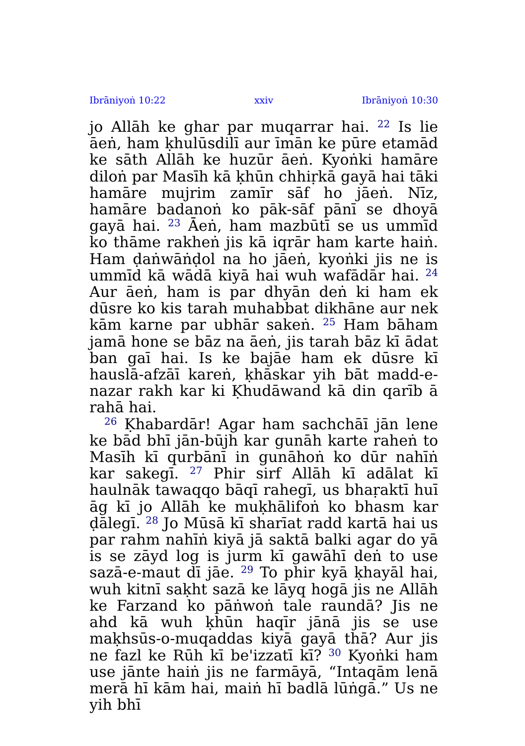Ibrāniyoṅ 10:22 xxiv Ibrāniyoṅ 10:30
jo Allāh ke ghar par muqarrar hai. <sup>22</sup> Is lie āeṅ, ham ḳhulūsdilī aur īmān ke pūre etamād ke sāth Allāh ke huzūr āeṅ. Kyoṅki hamāre diloṅ par Masīh kā ḳhūn chhiṛkā gayā hai tāki hamāre mujrim zamīr sāf ho jāeṅ. Nīz, hamāre badanoṅ ko pāk-sāf pānī se dhoyā gayā hai. <sup>23</sup> Āeṅ, ham mazbūtī se us ummīd ko thāme rakheṅ jis kā iqrār ham karte haiṅ. Ham ḍaṅwāṅḍol na ho jāeṅ, kyoṅki jis ne is ummīd kā wādā kiyā hai wuh wafādār hai. <sup>24</sup> Aur āeṅ, ham is par dhyān deṅ ki ham ek dūsre ko kis tarah muhabbat dikhāne aur nek kām karne par ubhār sakeṅ. <sup>25</sup> Ham bāham jamā hone se bāz na āeṅ, jis tarah bāz kī ādat ban gaī hai. Is ke bajāe ham ek dūsre kī hauslā-afzāī kareṅ, ḳhāskar yih bāt madd-e-nazar rakh kar ki Ḳhudāwand kā din qarīb ā rahā hai.
<sup>26</sup> Ḳhabardār! Agar ham sachchāī jān lene ke bād bhī jān-būjh kar gunāh karte raheṅ to Masīh kī qurbānī in gunāhoṅ ko dūr nahīṅ kar sakegī. <sup>27</sup> Phir sirf Allāh kī adālat kī haulnāk tawaqqo bāqī rahegī, us bhaṛaktī huī āg kī jo Allāh ke muḳhālifoṅ ko bhasm kar ḍālegī. <sup>28</sup> Jo Mūsā kī sharīat radd kartā hai us par rahm nahīṅ kiyā jā saktā balki agar do yā is se zāyd log is jurm kī gawāhī deṅ to use sazā-e-maut dī jāe. <sup>29</sup> To phir kyā ḳhayāl hai, wuh kitnī saḳht sazā ke lāyq hogā jis ne Allāh ke Farzand ko pāṅwoṅ tale raundā? Jis ne ahd kā wuh ḳhūn haqīr jānā jis se use maḳhsūs-o-muqaddas kiyā gayā thā? Aur jis ne fazl ke Rūh kī be'izzatī kī? <sup>30</sup> Kyoṅki ham use jānte haiṅ jis ne farmāyā, “Intaqām lenā merā hī kām hai, maiṅ hī badlā lūṅgā.” Us ne yih bhī